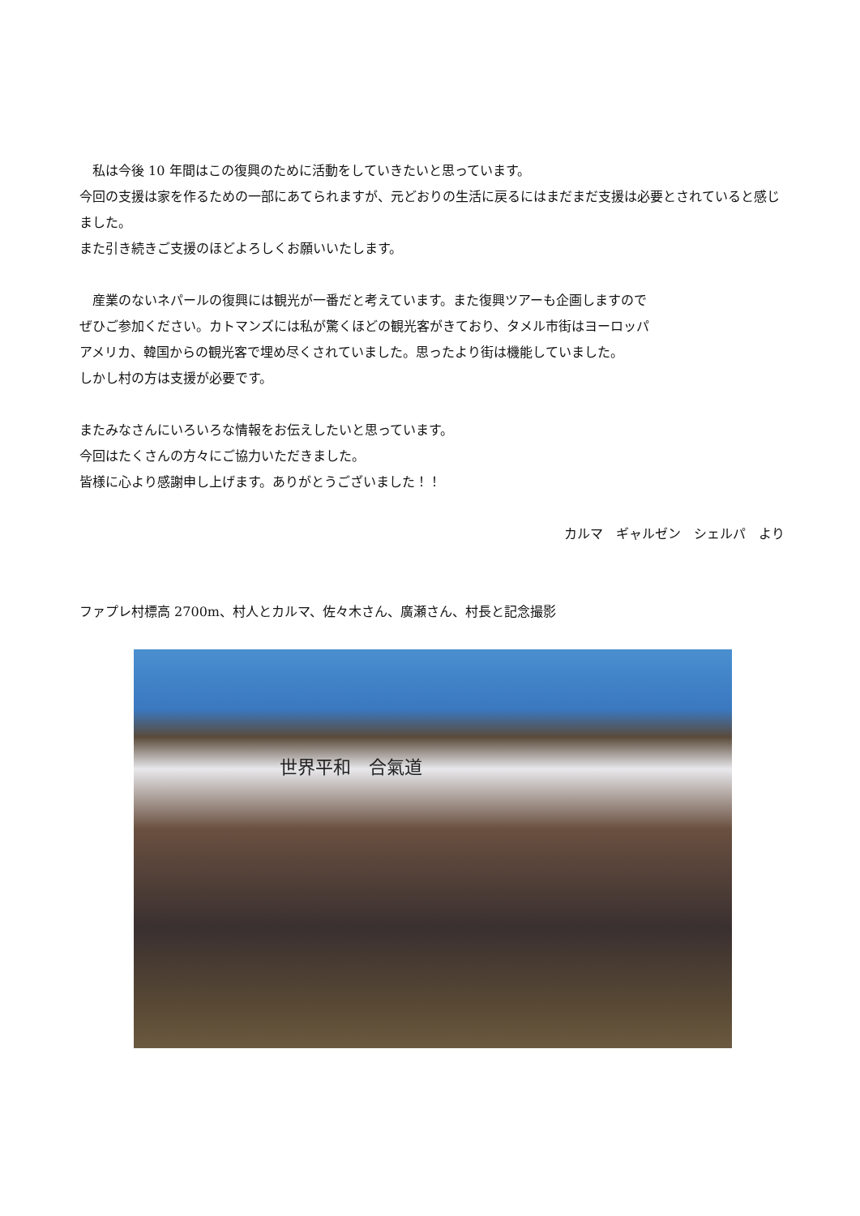私は今後 10 年間はこの復興のために活動をしていきたいと思っています。
今回の支援は家を作るための一部にあてられますが、元どおりの生活に戻るにはまだまだ支援は必要とされていると感じました。
また引き続きご支援のほどよろしくお願いいたします。
　産業のないネパールの復興には観光が一番だと考えています。また復興ツアーも企画しますので
ぜひご参加ください。カトマンズには私が驚くほどの観光客がきており、タメル市街はヨーロッパ
アメリカ、韓国からの観光客で埋め尽くされていました。思ったより街は機能していました。
しかし村の方は支援が必要です。
またみなさんにいろいろな情報をお伝えしたいと思っています。
今回はたくさんの方々にご協力いただきました。
皆様に心より感謝申し上げます。ありがとうございました！！
カルマ　ギャルゼン　シェルパ　より
ファプレ村標高 2700m、村人とカルマ、佐々木さん、廣瀬さん、村長と記念撮影
世界平和　合氣道